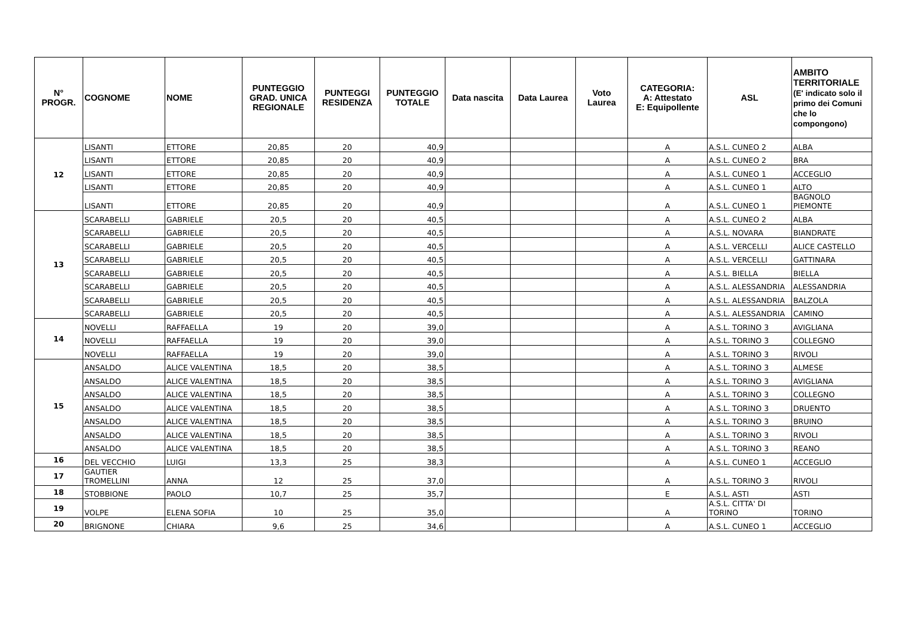| N° PROGR. | COGNOME | NOME | PUNTEGGIO GRAD. UNICA REGIONALE | PUNTEGGI RESIDENZA | PUNTEGGIO TOTALE | Data nascita | Data Laurea | Voto Laurea | CATEGORIA: A: Attestato E: Equipollente | ASL | AMBITO TERRITORIALE (E' indicato solo il primo dei Comuni che lo compongono) |
| --- | --- | --- | --- | --- | --- | --- | --- | --- | --- | --- | --- |
| 12 | LISANTI | ETTORE | 20,85 | 20 | 40,9 | | | | A | A.S.L. CUNEO 2 | ALBA |
| | LISANTI | ETTORE | 20,85 | 20 | 40,9 | | | | A | A.S.L. CUNEO 2 | BRA |
| | LISANTI | ETTORE | 20,85 | 20 | 40,9 | | | | A | A.S.L. CUNEO 1 | ACCEGLIO |
| | LISANTI | ETTORE | 20,85 | 20 | 40,9 | | | | A | A.S.L. CUNEO 1 | ALTO |
| | LISANTI | ETTORE | 20,85 | 20 | 40,9 | | | | A | A.S.L. CUNEO 1 | BAGNOLO PIEMONTE |
| 13 | SCARABELLI | GABRIELE | 20,5 | 20 | 40,5 | | | | A | A.S.L. CUNEO 2 | ALBA |
| | SCARABELLI | GABRIELE | 20,5 | 20 | 40,5 | | | | A | A.S.L. NOVARA | BIANDRATE |
| | SCARABELLI | GABRIELE | 20,5 | 20 | 40,5 | | | | A | A.S.L. VERCELLI | ALICE CASTELLO |
| | SCARABELLI | GABRIELE | 20,5 | 20 | 40,5 | | | | A | A.S.L. VERCELLI | GATTINARA |
| | SCARABELLI | GABRIELE | 20,5 | 20 | 40,5 | | | | A | A.S.L. BIELLA | BIELLA |
| | SCARABELLI | GABRIELE | 20,5 | 20 | 40,5 | | | | A | A.S.L. ALESSANDRIA | ALESSANDRIA |
| | SCARABELLI | GABRIELE | 20,5 | 20 | 40,5 | | | | A | A.S.L. ALESSANDRIA | BALZOLA |
| | SCARABELLI | GABRIELE | 20,5 | 20 | 40,5 | | | | A | A.S.L. ALESSANDRIA | CAMINO |
| 14 | NOVELLI | RAFFAELLA | 19 | 20 | 39,0 | | | | A | A.S.L. TORINO 3 | AVIGLIANA |
| | NOVELLI | RAFFAELLA | 19 | 20 | 39,0 | | | | A | A.S.L. TORINO 3 | COLLEGNO |
| | NOVELLI | RAFFAELLA | 19 | 20 | 39,0 | | | | A | A.S.L. TORINO 3 | RIVOLI |
| 15 | ANSALDO | ALICE VALENTINA | 18,5 | 20 | 38,5 | | | | A | A.S.L. TORINO 3 | ALMESE |
| | ANSALDO | ALICE VALENTINA | 18,5 | 20 | 38,5 | | | | A | A.S.L. TORINO 3 | AVIGLIANA |
| | ANSALDO | ALICE VALENTINA | 18,5 | 20 | 38,5 | | | | A | A.S.L. TORINO 3 | COLLEGNO |
| | ANSALDO | ALICE VALENTINA | 18,5 | 20 | 38,5 | | | | A | A.S.L. TORINO 3 | DRUENTO |
| | ANSALDO | ALICE VALENTINA | 18,5 | 20 | 38,5 | | | | A | A.S.L. TORINO 3 | BRUINO |
| | ANSALDO | ALICE VALENTINA | 18,5 | 20 | 38,5 | | | | A | A.S.L. TORINO 3 | RIVOLI |
| | ANSALDO | ALICE VALENTINA | 18,5 | 20 | 38,5 | | | | A | A.S.L. TORINO 3 | REANO |
| 16 | DEL VECCHIO | LUIGI | 13,3 | 25 | 38,3 | | | | A | A.S.L. CUNEO 1 | ACCEGLIO |
| 17 | GAUTIER TROMELLINI | ANNA | 12 | 25 | 37,0 | | | | A | A.S.L. TORINO 3 | RIVOLI |
| 18 | STOBBIONE | PAOLO | 10,7 | 25 | 35,7 | | | | E | A.S.L. ASTI | ASTI |
| 19 | VOLPE | ELENA SOFIA | 10 | 25 | 35,0 | | | | A | A.S.L. CITTA' DI TORINO | TORINO |
| 20 | BRIGNONE | CHIARA | 9,6 | 25 | 34,6 | | | | A | A.S.L. CUNEO 1 | ACCEGLIO |